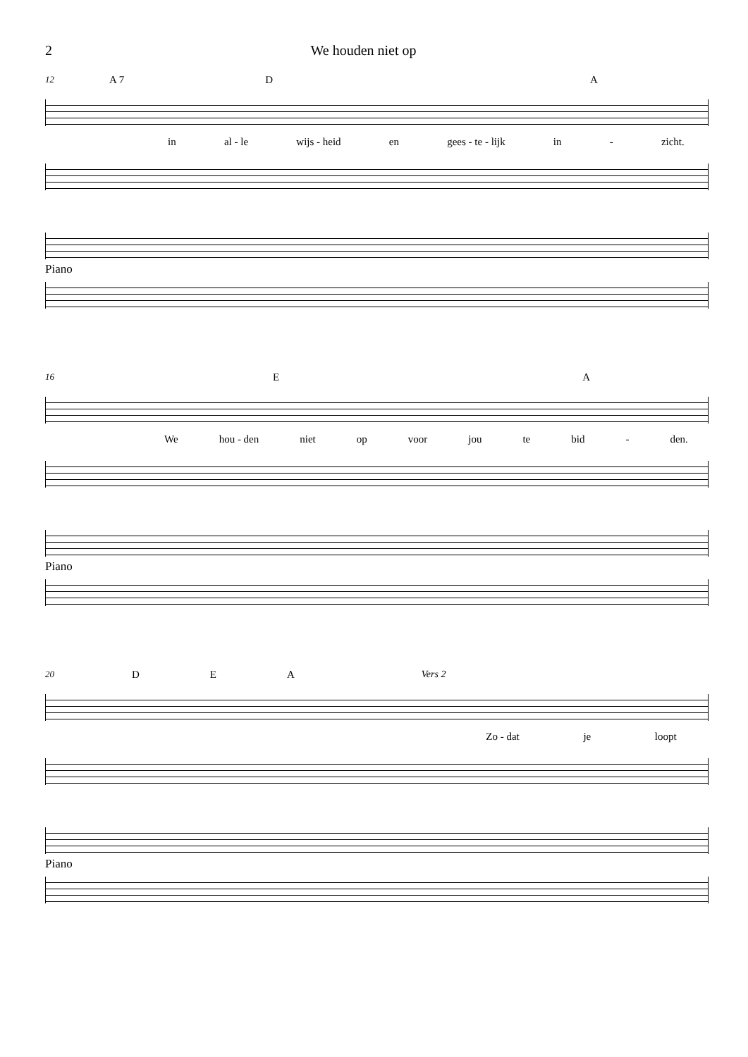2 We houden niet op
12 A 7 D A
in al - le wijs - heid en gees - te - lijk in - zicht.
Piano
16 E A
We hou - den niet op voor jou te bid - den.
Piano
20 D E A Vers 2
Zo - dat je loopt
Piano